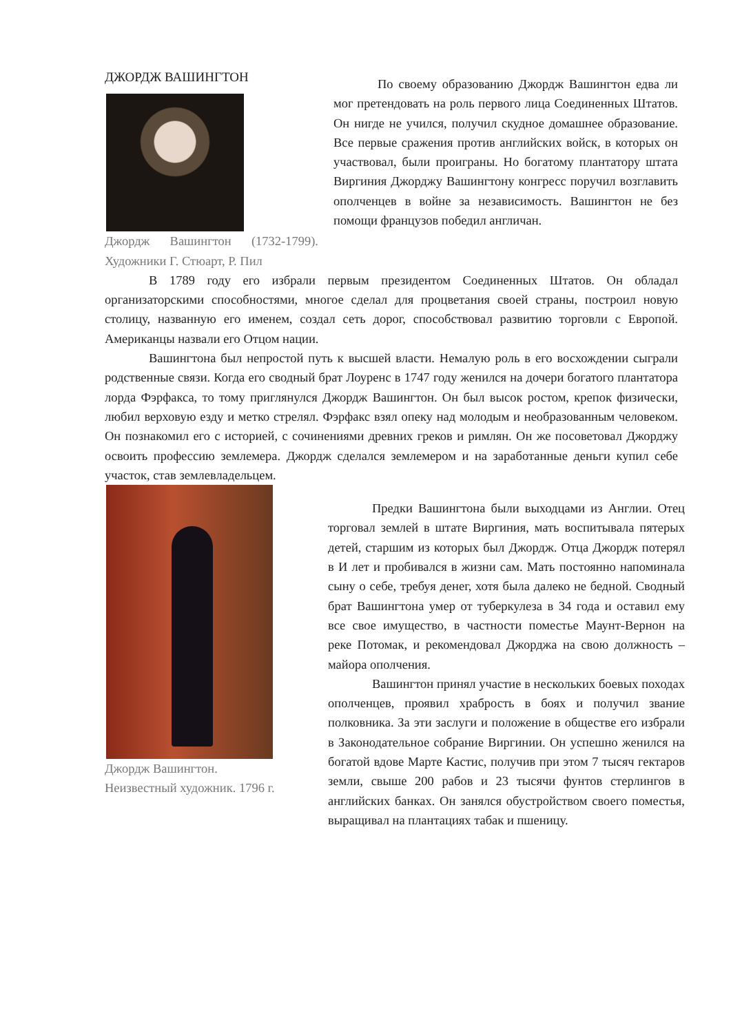ДЖОРДЖ ВАШИНГТОН
Джордж Вашингтон (1732-1799). Художники Г. Стюарт, Р. Пил
По своему образованию Джордж Вашингтон едва ли мог претендовать на роль первого лица Соединенных Штатов. Он нигде не учился, получил скудное домашнее образование. Все первые сражения против английских войск, в которых он участвовал, были проиграны. Но богатому плантатору штата Виргиния Джорджу Вашингтону конгресс поручил возглавить ополченцев в войне за независимость. Вашингтон не без помощи французов победил англичан.
В 1789 году его избрали первым президентом Соединенных Штатов. Он обладал организаторскими способностями, многое сделал для процветания своей страны, построил новую столицу, названную его именем, создал сеть дорог, способствовал развитию торговли с Европой. Американцы назвали его Отцом нации.
Вашингтона был непростой путь к высшей власти. Немалую роль в его восхождении сыграли родственные связи. Когда его сводный брат Лоуренс в 1747 году женился на дочери богатого плантатора лорда Фэрфакса, то тому приглянулся Джордж Вашингтон. Он был высок ростом, крепок физически, любил верховую езду и метко стрелял. Фэрфакс взял опеку над молодым и необразованным человеком. Он познакомил его с историей, с сочинениями древних греков и римлян. Он же посоветовал Джорджу освоить профессию землемера. Джордж сделался землемером и на заработанные деньги купил себе участок, став землевладельцем.
Джордж Вашингтон.
Неизвестный художник. 1796 г.
Предки Вашингтона были выходцами из Англии. Отец торговал землей в штате Виргиния, мать воспитывала пятерых детей, старшим из которых был Джордж. Отца Джордж потерял в И лет и пробивался в жизни сам. Мать постоянно напоминала сыну о себе, требуя денег, хотя была далеко не бедной. Сводный брат Вашингтона умер от туберкулеза в 34 года и оставил ему все свое имущество, в частности поместье Маунт-Вернон на реке Потомак, и рекомендовал Джорджа на свою должность – майора ополчения.
Вашингтон принял участие в нескольких боевых походах ополченцев, проявил храбрость в боях и получил звание полковника. За эти заслуги и положение в обществе его избрали в Законодательное собрание Виргинии. Он успешно женился на богатой вдове Марте Кастис, получив при этом 7 тысяч гектаров земли, свыше 200 рабов и 23 тысячи фунтов стерлингов в английских банках. Он занялся обустройством своего поместья, выращивал на плантациях табак и пшеницу.